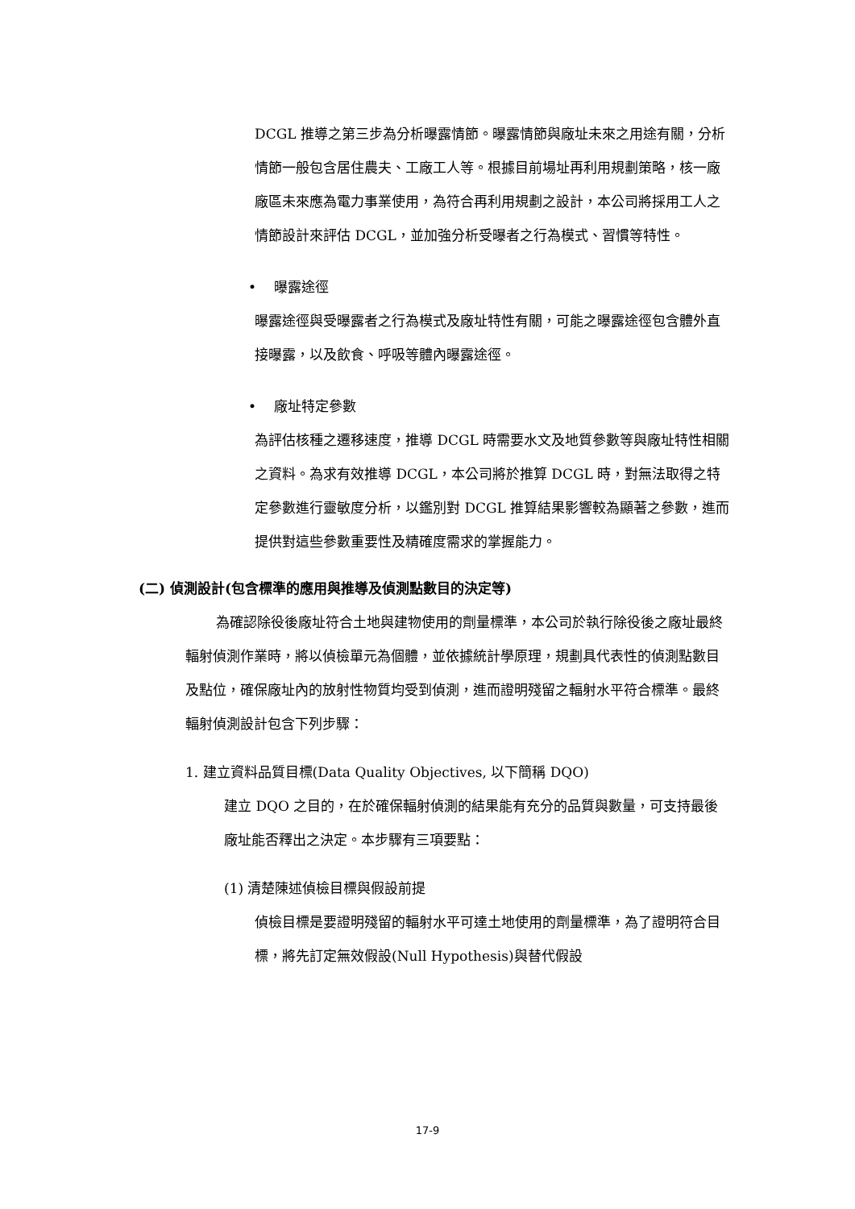DCGL 推導之第三步為分析曝露情節。曝露情節與廠址未來之用途有關，分析情節一般包含居住農夫、工廠工人等。根據目前場址再利用規劃策略，核一廠廠區未來應為電力事業使用，為符合再利用規劃之設計，本公司將採用工人之情節設計來評估 DCGL，並加強分析受曝者之行為模式、習慣等特性。
• 曝露途徑
曝露途徑與受曝露者之行為模式及廠址特性有關，可能之曝露途徑包含體外直接曝露，以及飲食、呼吸等體內曝露途徑。
• 廠址特定參數
為評估核種之遷移速度，推導 DCGL 時需要水文及地質參數等與廠址特性相關之資料。為求有效推導 DCGL，本公司將於推算 DCGL 時，對無法取得之特定參數進行靈敏度分析，以鑑別對 DCGL 推算結果影響較為顯著之參數，進而提供對這些參數重要性及精確度需求的掌握能力。
(二) 偵測設計(包含標準的應用與推導及偵測點數目的決定等)
為確認除役後廠址符合土地與建物使用的劑量標準，本公司於執行除役後之廠址最終輻射偵測作業時，將以偵檢單元為個體，並依據統計學原理，規劃具代表性的偵測點數目及點位，確保廠址內的放射性物質均受到偵測，進而證明殘留之輻射水平符合標準。最終輻射偵測設計包含下列步驟：
1. 建立資料品質目標(Data Quality Objectives, 以下簡稱 DQO)
建立 DQO 之目的，在於確保輻射偵測的結果能有充分的品質與數量，可支持最後廠址能否釋出之決定。本步驟有三項要點：
(1) 清楚陳述偵檢目標與假設前提
偵檢目標是要證明殘留的輻射水平可達土地使用的劑量標準，為了證明符合目標，將先訂定無效假設(Null Hypothesis)與替代假設
17-9